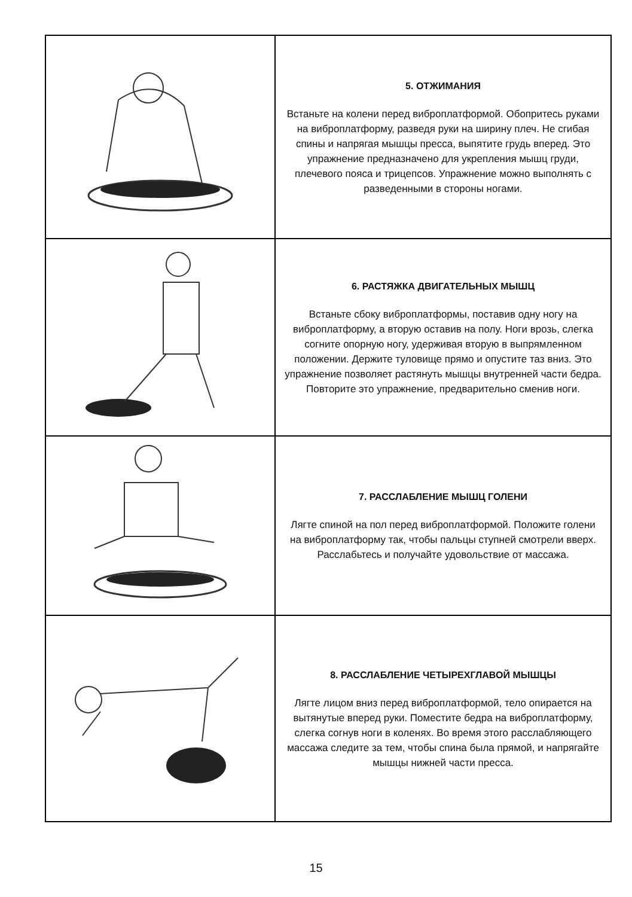| | 5. ОТЖИМАНИЯ Встаньте на колени перед виброплатформой. Обопритесь руками на виброплатформу, разведя руки на ширину плеч. Не сгибая спины и напрягая мышцы пресса, выпятите грудь вперед. Это упражнение предназначено для укрепления мышц груди, плечевого пояса и трицепсов. Упражнение можно выполнять с разведенными в стороны ногами. |
| | 6. РАСТЯЖКА ДВИГАТЕЛЬНЫХ МЫШЦ Встаньте сбоку виброплатформы, поставив одну ногу на виброплатформу, а вторую оставив на полу. Ноги врозь, слегка согните опорную ногу, удерживая вторую в выпрямленном положении. Держите туловище прямо и опустите таз вниз. Это упражнение позволяет растянуть мышцы внутренней части бедра. Повторите это упражнение, предварительно сменив ноги. |
| | 7. РАССЛАБЛЕНИЕ МЫШЦ ГОЛЕНИ Лягте спиной на пол перед виброплатформой. Положите голени на виброплатформу так, чтобы пальцы ступней смотрели вверх. Расслабьтесь и получайте удовольствие от массажа. |
| | 8. РАССЛАБЛЕНИЕ ЧЕТЫРЕХГЛАВОЙ МЫШЦЫ Лягте лицом вниз перед виброплатформой, тело опирается на вытянутые вперед руки. Поместите бедра на виброплатформу, слегка согнув ноги в коленях. Во время этого расслабляющего массажа следите за тем, чтобы спина была прямой, и напрягайте мышцы нижней части пресса. |
15